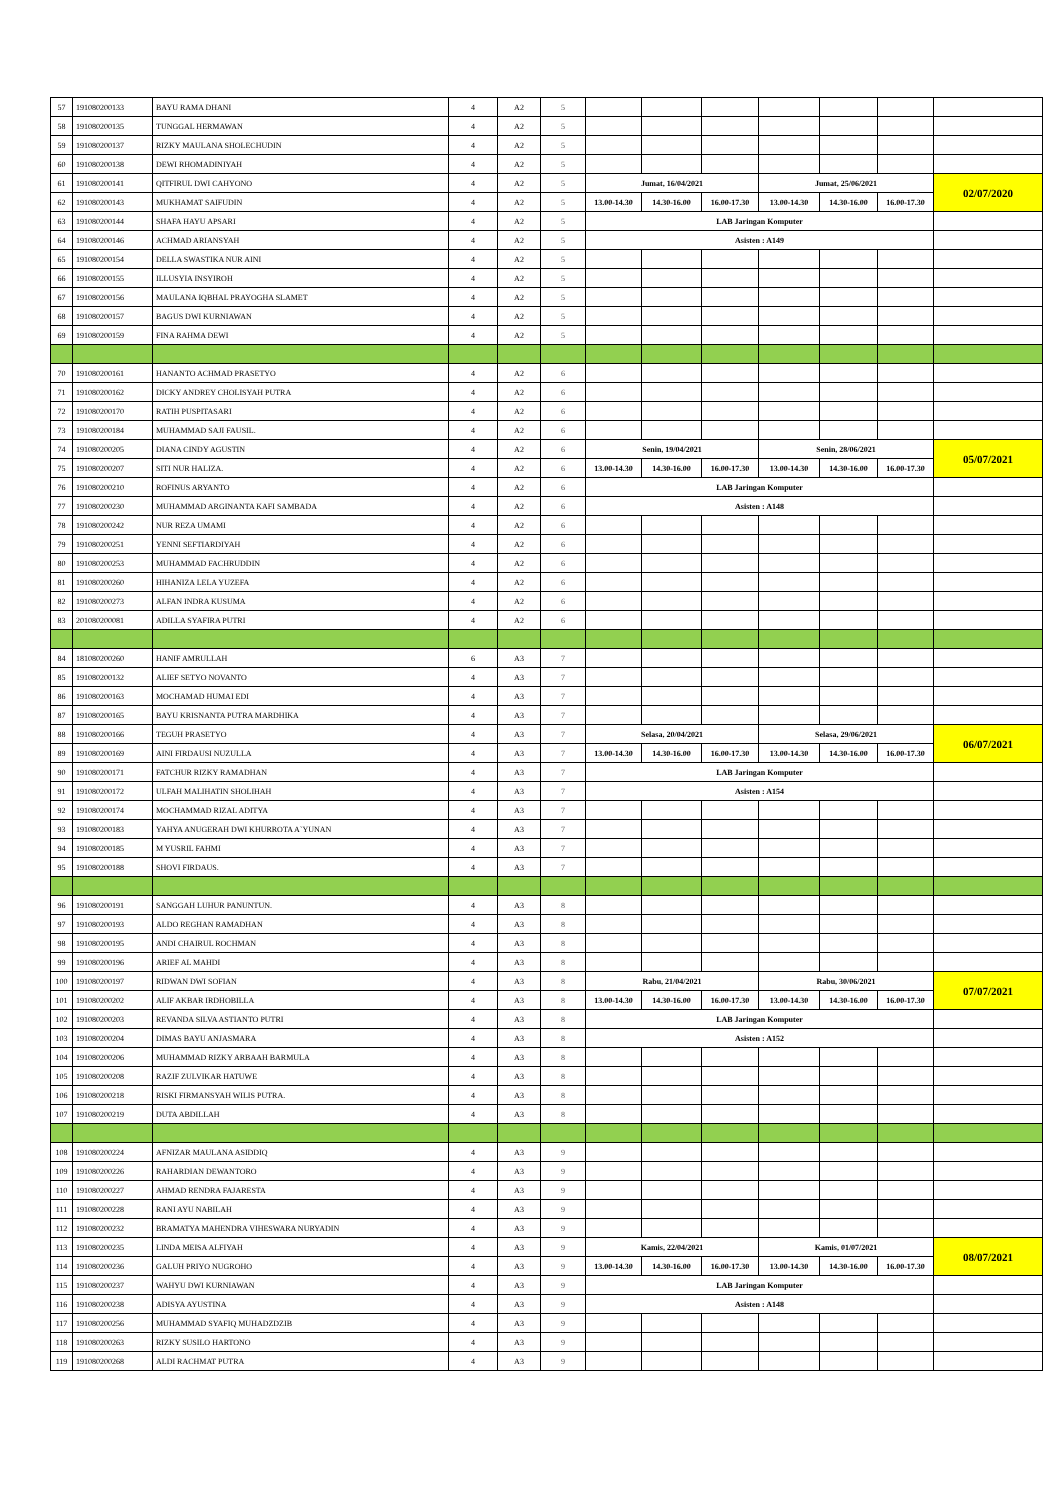| 57 | 191080200133 | BAYU RAMA DHANI | 4 | A2 | 5 | | | | | | | |
| 58 | 191080200135 | TUNGGAL HERMAWAN | 4 | A2 | 5 | | | | | | | |
| 59 | 191080200137 | RIZKY MAULANA SHOLECHUDIN | 4 | A2 | 5 | | | | | | | |
| 60 | 191080200138 | DEWI RHOMADINIYAH | 4 | A2 | 5 | | | | | | | |
| 61 | 191080200141 | QITFIRUL DWI CAHYONO | 4 | A2 | 5 | Jumat, 16/04/2021 | | | Jumat, 25/06/2021 | | | 02/07/2020 |
| 62 | 191080200143 | MUKHAMAT SAIFUDIN | 4 | A2 | 5 | 13.00-14.30 | 14.30-16.00 | 16.00-17.30 | 13.00-14.30 | 14.30-16.00 | 16.00-17.30 | |
| 63 | 191080200144 | SHAFA HAYU APSARI | 4 | A2 | 5 | LAB Jaringan Komputer | | | | | | |
| 64 | 191080200146 | ACHMAD ARIANSYAH | 4 | A2 | 5 | Asisten : A149 | | | | | | |
| 65 | 191080200154 | DELLA SWASTIKA NUR AINI | 4 | A2 | 5 | | | | | | | |
| 66 | 191080200155 | ILLUSYIA INSYIROH | 4 | A2 | 5 | | | | | | | |
| 67 | 191080200156 | MAULANA IQBHAL PRAYOGHA SLAMET | 4 | A2 | 5 | | | | | | | |
| 68 | 191080200157 | BAGUS DWI KURNIAWAN | 4 | A2 | 5 | | | | | | | |
| 69 | 191080200159 | FINA RAHMA DEWI | 4 | A2 | 5 | | | | | | | |
| 70 | 191080200161 | HANANTO ACHMAD PRASETYO | 4 | A2 | 6 | | | | | | | |
| 71 | 191080200162 | DICKY ANDREY CHOLISYAH PUTRA | 4 | A2 | 6 | | | | | | | |
| 72 | 191080200170 | RATIH PUSPITASARI | 4 | A2 | 6 | | | | | | | |
| 73 | 191080200184 | MUHAMMAD SAJI FAUSIL. | 4 | A2 | 6 | | | | | | | |
| 74 | 191080200205 | DIANA CINDY AGUSTIN | 4 | A2 | 6 | Senin, 19/04/2021 | | | Senin, 28/06/2021 | | | 05/07/2021 |
| 75 | 191080200207 | SITI NUR HALIZA. | 4 | A2 | 6 | 13.00-14.30 | 14.30-16.00 | 16.00-17.30 | 13.00-14.30 | 14.30-16.00 | 16.00-17.30 | |
| 76 | 191080200210 | ROFINUS ARYANTO | 4 | A2 | 6 | LAB Jaringan Komputer | | | | | | |
| 77 | 191080200230 | MUHAMMAD ARGINANTA KAFI SAMBADA | 4 | A2 | 6 | Asisten : A148 | | | | | | |
| 78 | 191080200242 | NUR REZA UMAMI | 4 | A2 | 6 | | | | | | | |
| 79 | 191080200251 | YENNI SEFTIARDIYAH | 4 | A2 | 6 | | | | | | | |
| 80 | 191080200253 | MUHAMMAD FACHRUDDIN | 4 | A2 | 6 | | | | | | | |
| 81 | 191080200260 | HIHANIZA LELA YUZEFA | 4 | A2 | 6 | | | | | | | |
| 82 | 191080200273 | ALFAN INDRA KUSUMA | 4 | A2 | 6 | | | | | | | |
| 83 | 201080200081 | ADILLA SYAFIRA PUTRI | 4 | A2 | 6 | | | | | | | |
| 84 | 181080200260 | HANIF AMRULLAH | 6 | A3 | 7 | | | | | | | |
| 85 | 191080200132 | ALIEF SETYO NOVANTO | 4 | A3 | 7 | | | | | | | |
| 86 | 191080200163 | MOCHAMAD HUMAI EDI | 4 | A3 | 7 | | | | | | | |
| 87 | 191080200165 | BAYU KRISNANTA PUTRA MARDHIKA | 4 | A3 | 7 | | | | | | | |
| 88 | 191080200166 | TEGUH PRASETYO | 4 | A3 | 7 | Selasa, 20/04/2021 | | | Selasa, 29/06/2021 | | | 06/07/2021 |
| 89 | 191080200169 | AINI FIRDAUSI NUZULLA | 4 | A3 | 7 | 13.00-14.30 | 14.30-16.00 | 16.00-17.30 | 13.00-14.30 | 14.30-16.00 | 16.00-17.30 | |
| 90 | 191080200171 | FATCHUR RIZKY RAMADHAN | 4 | A3 | 7 | LAB Jaringan Komputer | | | | | | |
| 91 | 191080200172 | ULFAH MALIHATIN SHOLIHAH | 4 | A3 | 7 | Asisten : A154 | | | | | | |
| 92 | 191080200174 | MOCHAMMAD RIZAL ADITYA | 4 | A3 | 7 | | | | | | | |
| 93 | 191080200183 | YAHYA ANUGERAH DWI KHURROTA A`YUNAN | 4 | A3 | 7 | | | | | | | |
| 94 | 191080200185 | M YUSRIL FAHMI | 4 | A3 | 7 | | | | | | | |
| 95 | 191080200188 | SHOVI FIRDAUS. | 4 | A3 | 7 | | | | | | | |
| 96 | 191080200191 | SANGGAH LUHUR PANUNTUN. | 4 | A3 | 8 | | | | | | | |
| 97 | 191080200193 | ALDO REGHAN RAMADHAN | 4 | A3 | 8 | | | | | | | |
| 98 | 191080200195 | ANDI CHAIRUL ROCHMAN | 4 | A3 | 8 | | | | | | | |
| 99 | 191080200196 | ARIEF AL MAHDI | 4 | A3 | 8 | | | | | | | |
| 100 | 191080200197 | RIDWAN DWI SOFIAN | 4 | A3 | 8 | Rabu, 21/04/2021 | | | Rabu, 30/06/2021 | | | 07/07/2021 |
| 101 | 191080200202 | ALIF AKBAR IRDHOBILLA | 4 | A3 | 8 | 13.00-14.30 | 14.30-16.00 | 16.00-17.30 | 13.00-14.30 | 14.30-16.00 | 16.00-17.30 | |
| 102 | 191080200203 | REVANDA SILVA ASTIANTO PUTRI | 4 | A3 | 8 | LAB Jaringan Komputer | | | | | | |
| 103 | 191080200204 | DIMAS BAYU ANJASMARA | 4 | A3 | 8 | Asisten : A152 | | | | | | |
| 104 | 191080200206 | MUHAMMAD RIZKY ARBAAH BARMULA | 4 | A3 | 8 | | | | | | | |
| 105 | 191080200208 | RAZIF ZULVIKAR HATUWE | 4 | A3 | 8 | | | | | | | |
| 106 | 191080200218 | RISKI FIRMANSYAH WILIS PUTRA. | 4 | A3 | 8 | | | | | | | |
| 107 | 191080200219 | DUTA ABDILLAH | 4 | A3 | 8 | | | | | | | |
| 108 | 191080200224 | AFNIZAR MAULANA ASIDDIQ | 4 | A3 | 9 | | | | | | | |
| 109 | 191080200226 | RAHARDIAN DEWANTORO | 4 | A3 | 9 | | | | | | | |
| 110 | 191080200227 | AHMAD RENDRA FAJARESTA | 4 | A3 | 9 | | | | | | | |
| 111 | 191080200228 | RANI AYU NABILAH | 4 | A3 | 9 | | | | | | | |
| 112 | 191080200232 | BRAMATYA MAHENDRA VIHESWARA NURYADIN | 4 | A3 | 9 | | | | | | | |
| 113 | 191080200235 | LINDA MEISA ALFIYAH | 4 | A3 | 9 | Kamis, 22/04/2021 | | | Kamis, 01/07/2021 | | | 08/07/2021 |
| 114 | 191080200236 | GALUH PRIYO NUGROHO | 4 | A3 | 9 | 13.00-14.30 | 14.30-16.00 | 16.00-17.30 | 13.00-14.30 | 14.30-16.00 | 16.00-17.30 | |
| 115 | 191080200237 | WAHYU DWI KURNIAWAN | 4 | A3 | 9 | LAB Jaringan Komputer | | | | | | |
| 116 | 191080200238 | ADISYA AYUSTINA | 4 | A3 | 9 | Asisten : A148 | | | | | | |
| 117 | 191080200256 | MUHAMMAD SYAFIQ MUHADZDZIB | 4 | A3 | 9 | | | | | | | |
| 118 | 191080200263 | RIZKY SUSILO HARTONO | 4 | A3 | 9 | | | | | | | |
| 119 | 191080200268 | ALDI RACHMAT PUTRA | 4 | A3 | 9 | | | | | | | |